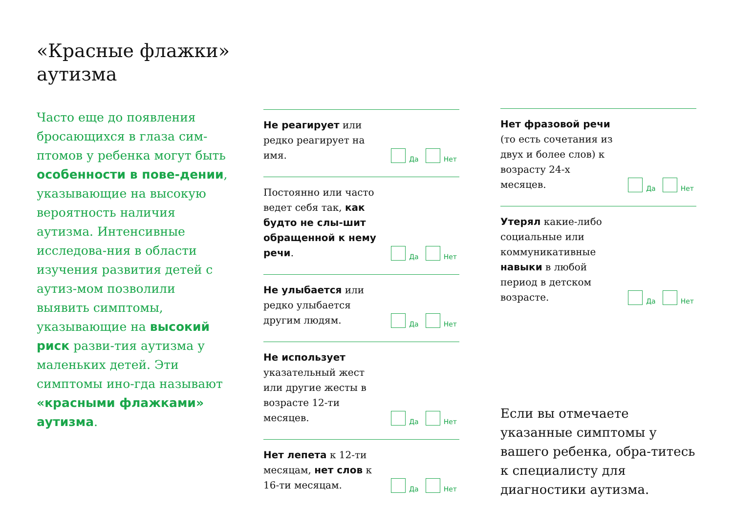«Красные флажки» аутизма
Часто еще до появления бросающихся в глаза сим-птомов у ребенка могут быть особенности в пове-дении, указывающие на высокую вероятность наличия аутизма. Интенсивные исследова-ния в области изучения развития детей с аутиз-мом позволили выявить симптомы, указывающие на высокий риск разви-тия аутизма у маленьких детей. Эти симптомы ино-гда называют «красными флажками» аутизма.
Не реагирует или редко реагирует на имя.
Да Нет
Постоянно или часто ведет себя так, как будто не слы-шит обращенной к нему речи.
Да Нет
Не улыбается или редко улыбается другим людям.
Да Нет
Не использует указательный жест или другие жесты в возрасте 12-ти месяцев.
Да Нет
Нет лепета к 12-ти месяцам, нет слов к 16-ти месяцам.
Да Нет
Нет фразовой речи (то есть сочетания из двух и более слов) к возрасту 24-х месяцев.
Да Нет
Утерял какие-либо социальные или коммуникативные навыки в любой период в детском возрасте.
Да Нет
Если вы отмечаете указанные симптомы у вашего ребенка, обра-титесь к специалисту для диагностики аутизма.